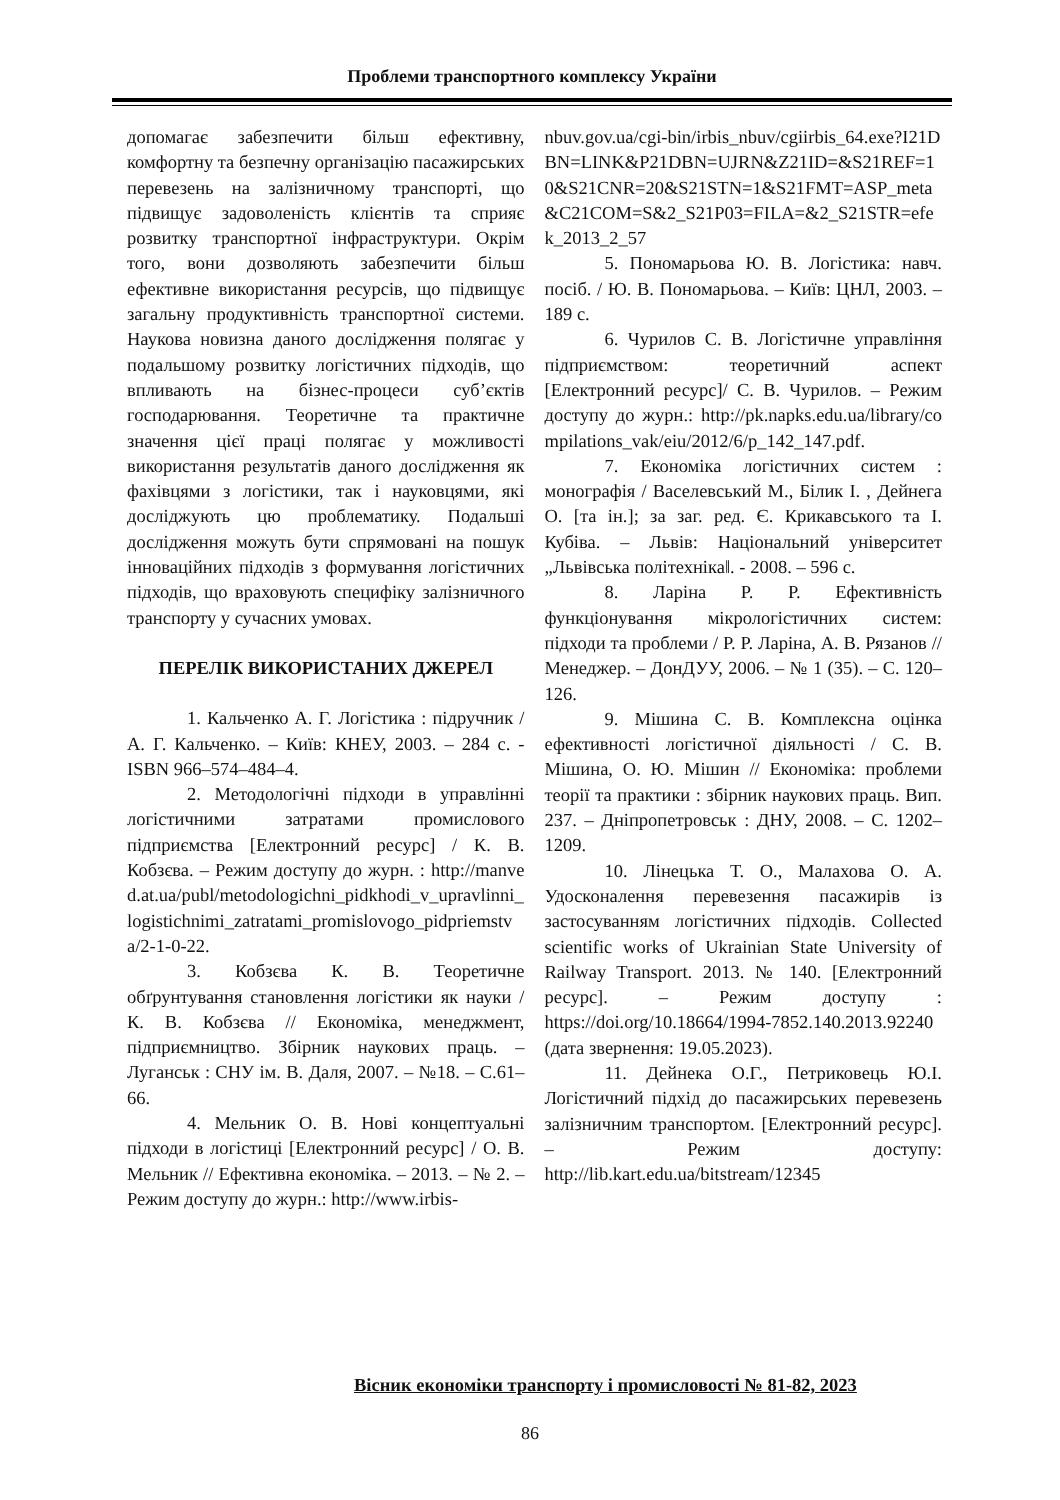Проблеми транспортного комплексу України
допомагає забезпечити більш ефективну, комфортну та безпечну організацію пасажирських перевезень на залізничному транспорті, що підвищує задоволеність клієнтів та сприяє розвитку транспортної інфраструктури. Окрім того, вони дозволяють забезпечити більш ефективне використання ресурсів, що підвищує загальну продуктивність транспортної системи. Наукова новизна даного дослідження полягає у подальшому розвитку логістичних підходів, що впливають на бізнес-процеси суб’єктів господарювання. Теоретичне та практичне значення цієї праці полягає у можливості використання результатів даного дослідження як фахівцями з логістики, так і науковцями, які досліджують цю проблематику. Подальші дослідження можуть бути спрямовані на пошук інноваційних підходів з формування логістичних підходів, що враховують специфіку залізничного транспорту у сучасних умовах.
ПЕРЕЛІК ВИКОРИСТАНИХ ДЖЕРЕЛ
1. Кальченко А. Г. Логістика : підручник / А. Г. Кальченко. – Київ: КНЕУ, 2003. – 284 с. - ISBN 966–574–484–4.
2. Методологічні підходи в управлінні логістичними затратами промислового підприємства [Електронний ресурс] / К. В. Кобзєва. – Режим доступу до журн. : http://manved.at.ua/publ/metodologichni_pidkhodi_v_upravlinni_logistichnimi_zatratami_promislovogo_pidpriemstva/2-1-0-22.
3. Кобзєва К. В. Теоретичне обґрунтування становлення логістики як науки / К. В. Кобзєва // Економіка, менеджмент, підприємництво. Збірник наукових праць. – Луганськ : СНУ ім. В. Даля, 2007. – №18. – С.61– 66.
4. Мельник О. В. Нові концептуальні підходи в логістиці [Електронний ресурс] / О. В. Мельник // Ефективна економіка. – 2013. – № 2. – Режим доступу до журн.: http://www.irbis-
nbuv.gov.ua/cgi-bin/irbis_nbuv/cgiirbis_64.exe?I21DBN=LINK&P21DBN=UJRN&Z21ID=&S21REF=10&S21CNR=20&S21STN=1&S21FMT=ASP_meta&C21COM=S&2_S21P03=FILA=&2_S21STR=efek_2013_2_57
5. Пономарьова Ю. В. Логістика: навч. посіб. / Ю. В. Пономарьова. – Київ: ЦНЛ, 2003. – 189 с.
6. Чурилов С. В. Логістичне управління підприємством: теоретичний аспект [Електронний ресурс]/ С. В. Чурилов. – Режим доступу до журн.: http://pk.napks.edu.ua/library/compilations_vak/eiu/2012/6/p_142_147.pdf.
7. Економіка логістичних систем : монографія / Васелевський М., Білик І. , Дейнега О. [та ін.]; за заг. ред. Є. Крикавського та І. Кубіва. – Львів: Національний університет „Львівська політехніка‖. - 2008. – 596 с.
8. Ларіна Р. Р. Ефективність функціонування мікрологістичних систем: підходи та проблеми / Р. Р. Ларіна, А. В. Рязанов // Менеджер. – ДонДУУ, 2006. – № 1 (35). – С. 120–126.
9. Мішина С. В. Комплексна оцінка ефективності логістичної діяльності / С. В. Мішина, О. Ю. Мішин // Економіка: проблеми теорії та практики : збірник наукових праць. Вип. 237. – Дніпропетровськ : ДНУ, 2008. – С. 1202–1209.
10. Лінецька Т. О., Малахова О. А. Удосконалення перевезення пасажирів із застосуванням логістичних підходів. Collected scientific works of Ukrainian State University of Railway Transport. 2013. № 140. [Електронний ресурс]. – Режим доступу : https://doi.org/10.18664/1994-7852.140.2013.92240 (дата звернення: 19.05.2023).
11. Дейнека О.Г., Петриковець Ю.І. Логістичний підхід до пасажирських перевезень залізничним транспортом. [Електронний ресурс]. – Режим доступу: http://lib.kart.edu.ua/bitstream/12345
Вісник економіки транспорту і промисловості № 81-82, 2023
86